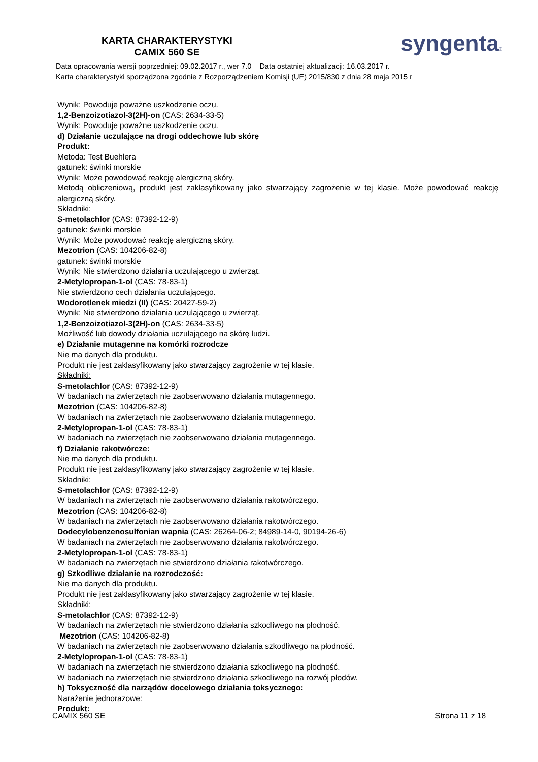KARTA CHARAKTERYSTYKI
CAMIX 560 SE
syngenta®
Data opracowania wersji poprzedniej: 09.02.2017 r., wer 7.0 Data ostatniej aktualizacji: 16.03.2017 r.
Karta charakterystyki sporządzona zgodnie z Rozporządzeniem Komisji (UE) 2015/830 z dnia 28 maja 2015 r
Wynik: Powoduje poważne uszkodzenie oczu.
1,2-Benzoizotiazol-3(2H)-on (CAS: 2634-33-5)
Wynik: Powoduje poważne uszkodzenie oczu.
d) Działanie uczulające na drogi oddechowe lub skórę
Produkt:
Metoda: Test Buehlera
gatunek: świnki morskie
Wynik: Może powodować reakcję alergiczną skóry.
Metodą obliczeniową, produkt jest zaklasyfikowany jako stwarzający zagrożenie w tej klasie. Może powodować reakcję alergiczną skóry.
Składniki:
S-metolachlor (CAS: 87392-12-9)
gatunek: świnki morskie
Wynik: Może powodować reakcję alergiczną skóry.
Mezotrion (CAS: 104206-82-8)
gatunek: świnki morskie
Wynik: Nie stwierdzono działania uczulającego u zwierząt.
2-Metylopropan-1-ol (CAS: 78-83-1)
Nie stwierdzono cech działania uczulającego.
Wodorotlenek miedzi (II) (CAS: 20427-59-2)
Wynik: Nie stwierdzono działania uczulającego u zwierząt.
1,2-Benzoizotiazol-3(2H)-on (CAS: 2634-33-5)
Możliwość lub dowody działania uczulającego na skórę ludzi.
e) Działanie mutagenne na komórki rozrodcze
Nie ma danych dla produktu.
Produkt nie jest zaklasyfikowany jako stwarzający zagrożenie w tej klasie.
Składniki:
S-metolachlor (CAS: 87392-12-9)
W badaniach na zwierzętach nie zaobserwowano działania mutagennego.
Mezotrion (CAS: 104206-82-8)
W badaniach na zwierzętach nie zaobserwowano działania mutagennego.
2-Metylopropan-1-ol (CAS: 78-83-1)
W badaniach na zwierzętach nie zaobserwowano działania mutagennego.
f) Działanie rakotwórcze:
Nie ma danych dla produktu.
Produkt nie jest zaklasyfikowany jako stwarzający zagrożenie w tej klasie.
Składniki:
S-metolachlor (CAS: 87392-12-9)
W badaniach na zwierzętach nie zaobserwowano działania rakotwórczego.
Mezotrion (CAS: 104206-82-8)
W badaniach na zwierzętach nie zaobserwowano działania rakotwórczego.
Dodecylobenzenosulfonian wapnia (CAS: 26264-06-2; 84989-14-0, 90194-26-6)
W badaniach na zwierzętach nie zaobserwowano działania rakotwórczego.
2-Metylopropan-1-ol (CAS: 78-83-1)
W badaniach na zwierzętach nie stwierdzono działania rakotwórczego.
g) Szkodliwe działanie na rozrodczość:
Nie ma danych dla produktu.
Produkt nie jest zaklasyfikowany jako stwarzający zagrożenie w tej klasie.
Składniki:
S-metolachlor (CAS: 87392-12-9)
W badaniach na zwierzętach nie stwierdzono działania szkodliwego na płodność.
Mezotrion (CAS: 104206-82-8)
W badaniach na zwierzętach nie zaobserwowano działania szkodliwego na płodność.
2-Metylopropan-1-ol (CAS: 78-83-1)
W badaniach na zwierzętach nie stwierdzono działania szkodliwego na płodność.
W badaniach na zwierzętach nie stwierdzono działania szkodliwego na rozwój płodów.
h) Toksyczność dla narządów docelowego działania toksycznego:
Narażenie jednorazowe:
Produkt:
CAMIX 560 SE Strona 11 z 18